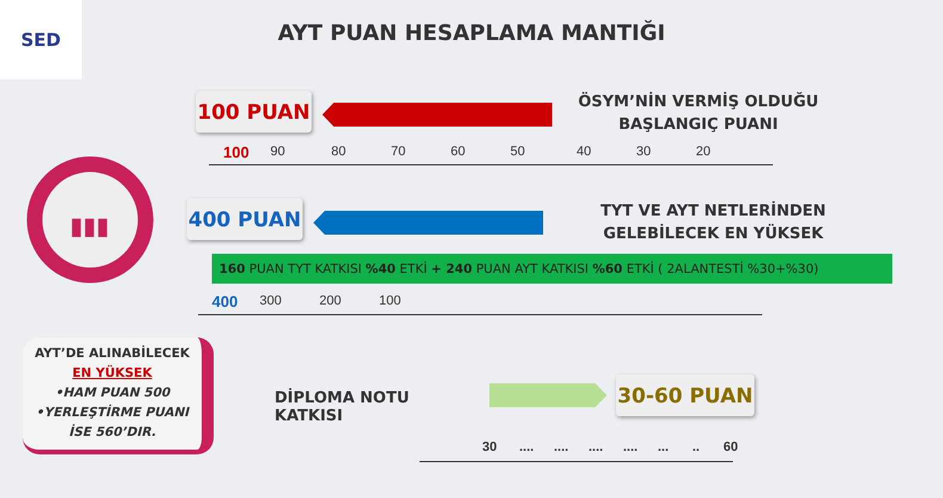SED
AYT PUAN HESAPLAMA MANTIĞI
100 PUAN
ÖSYM’NİN VERMİŞ OLDUĞU BAŞLANGIÇ PUANI
100 90 80 70 60 50 40 30 20
▮▮▮
400 PUAN
TYT VE AYT NETLERİNDEN GELEBİLECEK EN YÜKSEK
160 PUAN TYT KATKISI %40 ETKİ + 240 PUAN AYT KATKISI %60 ETKİ ( 2ALANTESTİ %30+%30)
400 300 200 100
AYT’DE ALINABİLECEK
EN YÜKSEK
•HAM PUAN 500
•YERLEŞTİRME PUANI
İSE 560’DIR.
DİPLOMA NOTU KATKISI 30-60 PUAN
30..................... 60